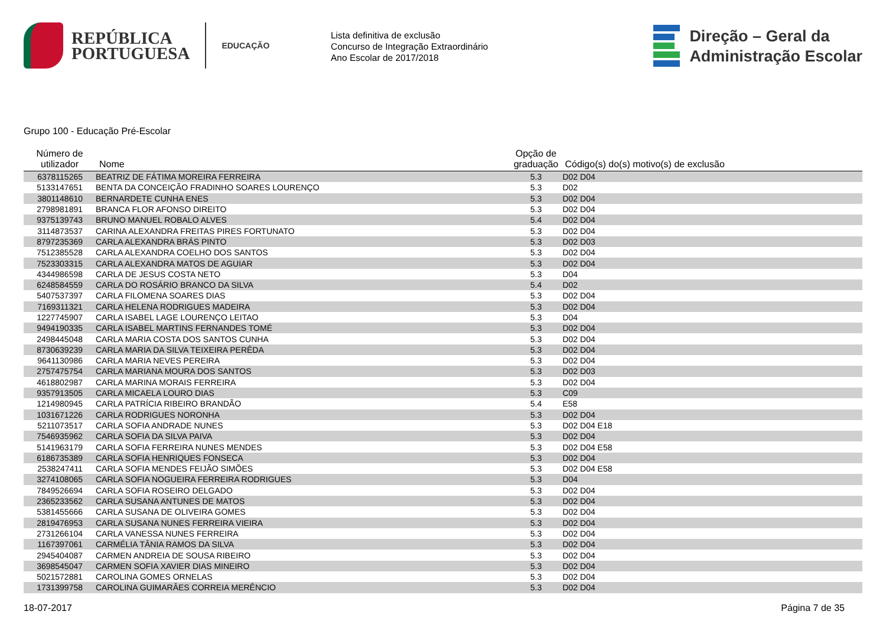REPÚBLICA
PORTUGUESA
EDUCAÇÃO
Lista definitiva de exclusão
Concurso de Integração Extraordinário
Ano Escolar de 2017/2018
Direção – Geral da
Administração Escolar
Grupo 100 - Educação Pré-Escolar
| Número de utilizador | Nome | Opção de graduação | Código(s) do(s) motivo(s) de exclusão |
| --- | --- | --- | --- |
| 6378115265 | BEATRIZ DE FÁTIMA MOREIRA FERREIRA | 5.3 | D02 D04 |
| 5133147651 | BENTA DA CONCEIÇÃO FRADINHO SOARES LOURENÇO | 5.3 | D02 |
| 3801148610 | BERNARDETE CUNHA ENES | 5.3 | D02 D04 |
| 2798981891 | BRANCA FLOR AFONSO DIREITO | 5.3 | D02 D04 |
| 9375139743 | BRUNO MANUEL ROBALO ALVES | 5.4 | D02 D04 |
| 3114873537 | CARINA ALEXANDRA FREITAS PIRES FORTUNATO | 5.3 | D02 D04 |
| 8797235369 | CARLA ALEXANDRA BRÁS PINTO | 5.3 | D02 D03 |
| 7512385528 | CARLA ALEXANDRA COELHO DOS SANTOS | 5.3 | D02 D04 |
| 7523303315 | CARLA ALEXANDRA MATOS DE AGUIAR | 5.3 | D02 D04 |
| 4344986598 | CARLA DE JESUS COSTA NETO | 5.3 | D04 |
| 6248584559 | CARLA DO ROSÁRIO BRANCO DA SILVA | 5.4 | D02 |
| 5407537397 | CARLA FILOMENA SOARES DIAS | 5.3 | D02 D04 |
| 7169311321 | CARLA HELENA RODRIGUES MADEIRA | 5.3 | D02 D04 |
| 1227745907 | CARLA ISABEL LAGE LOURENÇO LEITAO | 5.3 | D04 |
| 9494190335 | CARLA ISABEL MARTINS FERNANDES TOMÉ | 5.3 | D02 D04 |
| 2498445048 | CARLA MARIA COSTA DOS SANTOS CUNHA | 5.3 | D02 D04 |
| 8730639239 | CARLA MARIA DA SILVA TEIXEIRA PERÊDA | 5.3 | D02 D04 |
| 9641130986 | CARLA MARIA NEVES PEREIRA | 5.3 | D02 D04 |
| 2757475754 | CARLA MARIANA MOURA DOS SANTOS | 5.3 | D02 D03 |
| 4618802987 | CARLA MARINA MORAIS FERREIRA | 5.3 | D02 D04 |
| 9357913505 | CARLA MICAELA LOURO DIAS | 5.3 | C09 |
| 1214980945 | CARLA PATRÍCIA RIBEIRO BRANDÃO | 5.4 | E58 |
| 1031671226 | CARLA RODRIGUES NORONHA | 5.3 | D02 D04 |
| 5211073517 | CARLA SOFIA ANDRADE NUNES | 5.3 | D02 D04 E18 |
| 7546935962 | CARLA SOFIA DA SILVA PAIVA | 5.3 | D02 D04 |
| 5141963179 | CARLA SOFIA FERREIRA NUNES MENDES | 5.3 | D02 D04 E58 |
| 6186735389 | CARLA SOFIA HENRIQUES FONSECA | 5.3 | D02 D04 |
| 2538247411 | CARLA SOFIA MENDES FEIJÃO SIMÕES | 5.3 | D02 D04 E58 |
| 3274108065 | CARLA SOFIA NOGUEIRA FERREIRA RODRIGUES | 5.3 | D04 |
| 7849526694 | CARLA SOFIA ROSEIRO DELGADO | 5.3 | D02 D04 |
| 2365233562 | CARLA SUSANA ANTUNES DE MATOS | 5.3 | D02 D04 |
| 5381455666 | CARLA SUSANA DE OLIVEIRA GOMES | 5.3 | D02 D04 |
| 2819476953 | CARLA SUSANA NUNES FERREIRA VIEIRA | 5.3 | D02 D04 |
| 2731266104 | CARLA VANESSA NUNES FERREIRA | 5.3 | D02 D04 |
| 1167397061 | CARMÉLIA TÂNIA RAMOS DA SILVA | 5.3 | D02 D04 |
| 2945404087 | CARMEN ANDREIA DE SOUSA RIBEIRO | 5.3 | D02 D04 |
| 3698545047 | CARMEN SOFIA XAVIER DIAS MINEIRO | 5.3 | D02 D04 |
| 5021572881 | CAROLINA GOMES ORNELAS | 5.3 | D02 D04 |
| 1731399758 | CAROLINA GUIMARÂES CORREIA MERÊNCIO | 5.3 | D02 D04 |
18-07-2017 Página 7 de 35